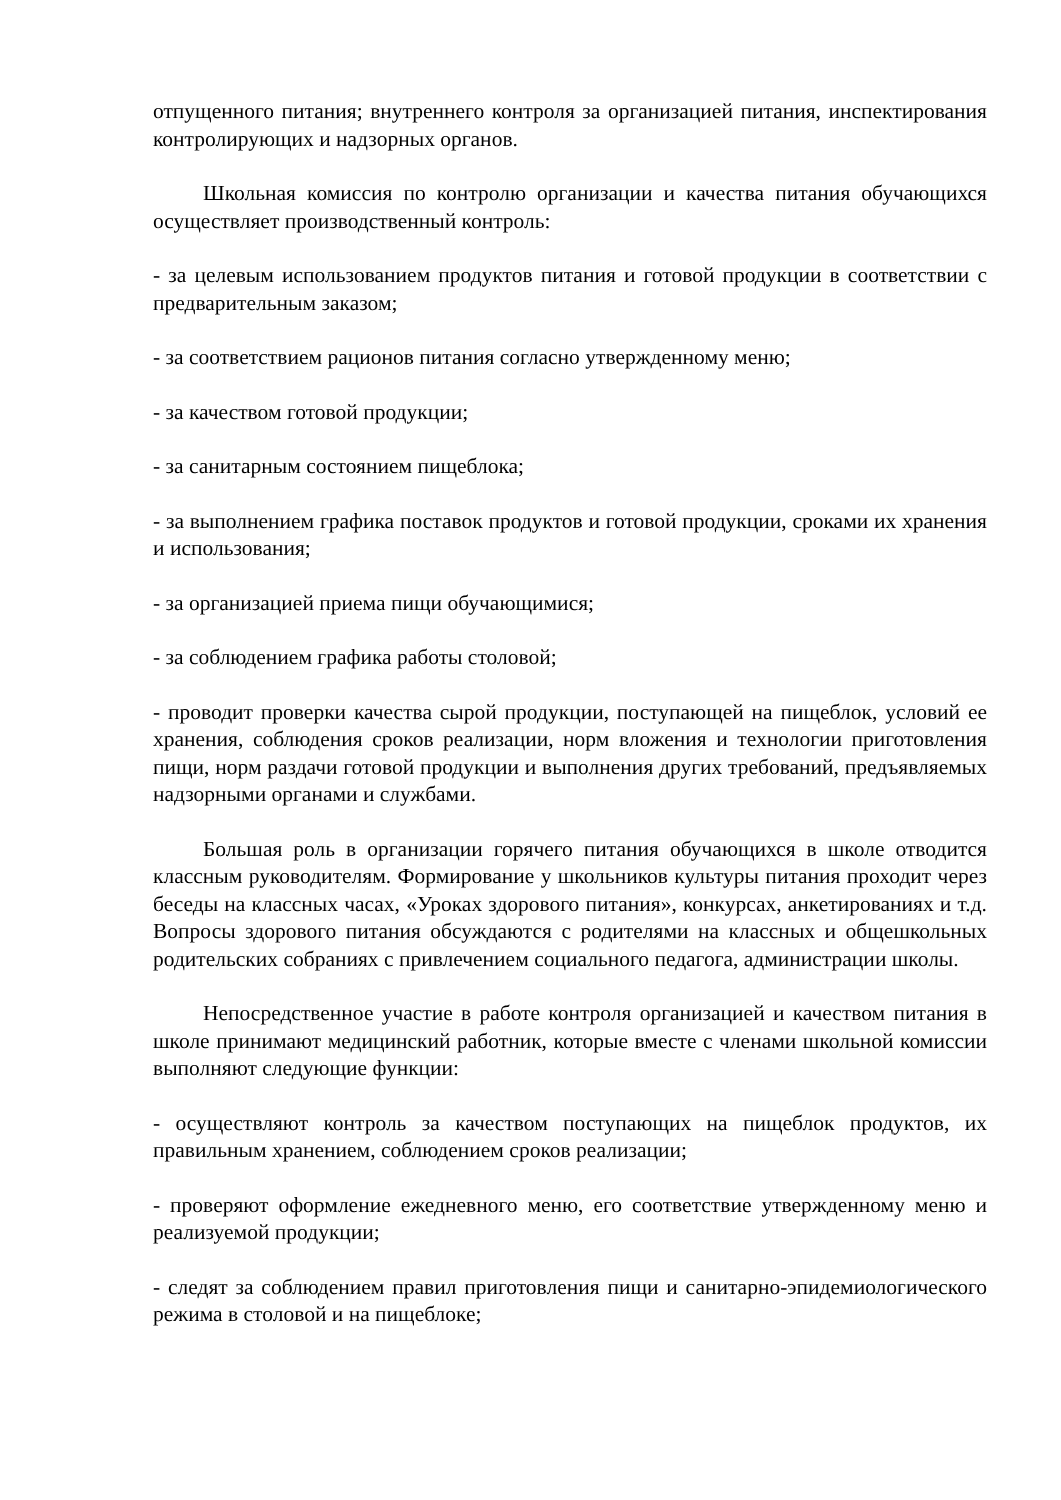отпущенного питания; внутреннего контроля за организацией питания, инспектирования контролирующих и надзорных органов.
Школьная комиссия по контролю организации и качества питания обучающихся осуществляет производственный контроль:
- за целевым использованием продуктов питания и готовой продукции в соответствии с предварительным заказом;
- за соответствием рационов питания согласно утвержденному меню;
- за качеством готовой продукции;
- за санитарным состоянием пищеблока;
- за выполнением графика поставок продуктов и готовой продукции, сроками их хранения и использования;
- за организацией приема пищи обучающимися;
- за соблюдением графика работы столовой;
- проводит проверки качества сырой продукции, поступающей на пищеблок, условий ее хранения, соблюдения сроков реализации, норм вложения и технологии приготовления пищи, норм раздачи готовой продукции и выполнения других требований, предъявляемых надзорными органами и службами.
Большая роль в организации горячего питания обучающихся в школе отводится классным руководителям. Формирование у школьников культуры питания проходит через беседы на классных часах, «Уроках здорового питания», конкурсах, анкетированиях и т.д. Вопросы здорового питания обсуждаются с родителями на классных и общешкольных родительских собраниях с привлечением социального педагога, администрации школы.
Непосредственное участие в работе контроля организацией и качеством питания в школе принимают медицинский работник, которые вместе с членами школьной комиссии выполняют следующие функции:
- осуществляют контроль за качеством поступающих на пищеблок продуктов, их правильным хранением, соблюдением сроков реализации;
- проверяют оформление ежедневного меню, его соответствие утвержденному меню и реализуемой продукции;
- следят за соблюдением правил приготовления пищи и санитарно-эпидемиологического режима в столовой и на пищеблоке;